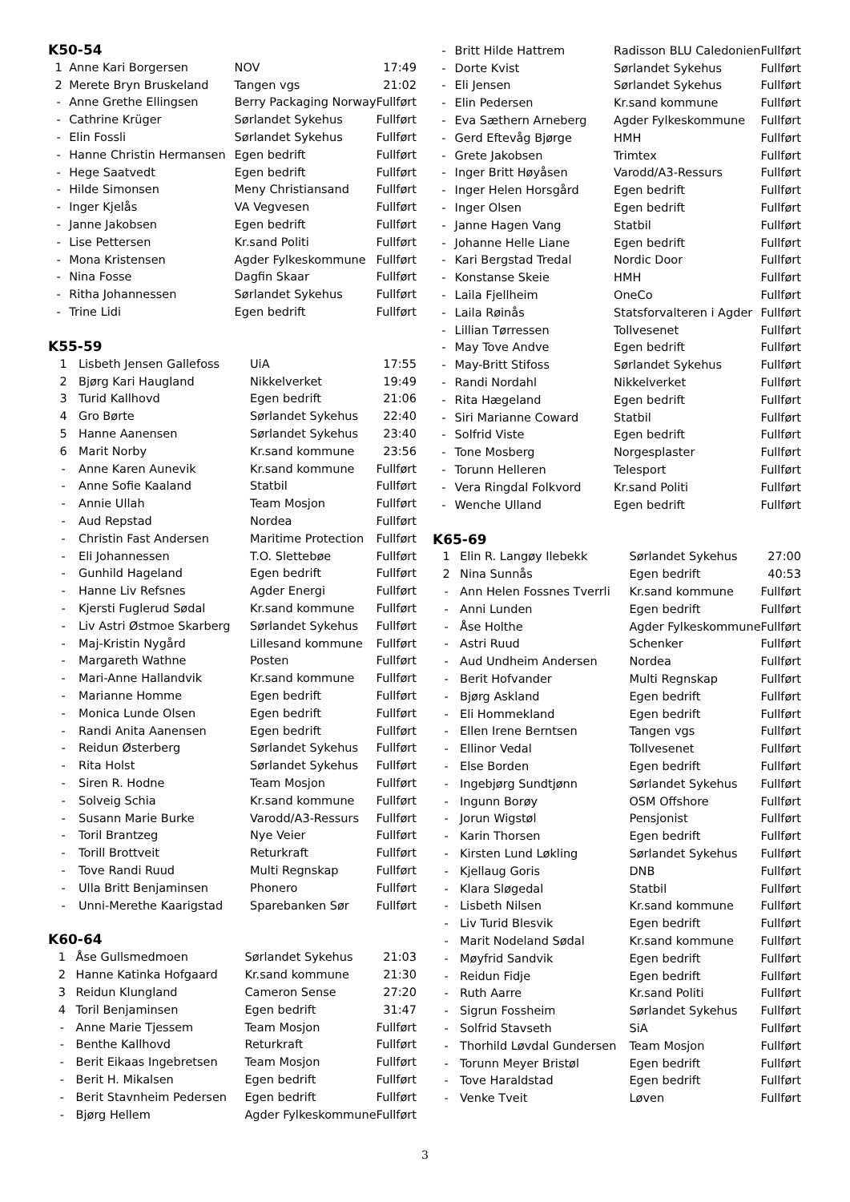K50-54
| 1 | Anne Kari Borgersen | NOV | 17:49 |
| 2 | Merete Bryn Bruskeland | Tangen vgs | 21:02 |
| - | Anne Grethe Ellingsen | Berry Packaging Norway | Fullført |
| - | Cathrine Krüger | Sørlandet Sykehus | Fullført |
| - | Elin Fossli | Sørlandet Sykehus | Fullført |
| - | Hanne Christin Hermansen | Egen bedrift | Fullført |
| - | Hege Saatvedt | Egen bedrift | Fullført |
| - | Hilde Simonsen | Meny Christiansand | Fullført |
| - | Inger Kjelås | VA Vegvesen | Fullført |
| - | Janne Jakobsen | Egen bedrift | Fullført |
| - | Lise Pettersen | Kr.sand Politi | Fullført |
| - | Mona Kristensen | Agder Fylkeskommune | Fullført |
| - | Nina Fosse | Dagfin Skaar | Fullført |
| - | Ritha Johannessen | Sørlandet Sykehus | Fullført |
| - | Trine Lidi | Egen bedrift | Fullført |
K55-59
| 1 | Lisbeth Jensen Gallefoss | UiA | 17:55 |
| 2 | Bjørg Kari Haugland | Nikkelverket | 19:49 |
| 3 | Turid Kallhovd | Egen bedrift | 21:06 |
| 4 | Gro Børte | Sørlandet Sykehus | 22:40 |
| 5 | Hanne Aanensen | Sørlandet Sykehus | 23:40 |
| 6 | Marit Norby | Kr.sand kommune | 23:56 |
| - | Anne Karen Aunevik | Kr.sand kommune | Fullført |
| - | Anne Sofie Kaaland | Statbil | Fullført |
| - | Annie Ullah | Team Mosjon | Fullført |
| - | Aud Repstad | Nordea | Fullført |
| - | Christin Fast Andersen | Maritime Protection | Fullført |
| - | Eli Johannessen | T.O. Slettebøe | Fullført |
| - | Gunhild Hageland | Egen bedrift | Fullført |
| - | Hanne Liv Refsnes | Agder Energi | Fullført |
| - | Kjersti Fuglerud Sødal | Kr.sand kommune | Fullført |
| - | Liv Astri Østmoe Skarberg | Sørlandet Sykehus | Fullført |
| - | Maj-Kristin Nygård | Lillesand kommune | Fullført |
| - | Margareth Wathne | Posten | Fullført |
| - | Mari-Anne Hallandvik | Kr.sand kommune | Fullført |
| - | Marianne Homme | Egen bedrift | Fullført |
| - | Monica Lunde Olsen | Egen bedrift | Fullført |
| - | Randi Anita Aanensen | Egen bedrift | Fullført |
| - | Reidun Østerberg | Sørlandet Sykehus | Fullført |
| - | Rita Holst | Sørlandet Sykehus | Fullført |
| - | Siren R. Hodne | Team Mosjon | Fullført |
| - | Solveig Schia | Kr.sand kommune | Fullført |
| - | Susann Marie Burke | Varodd/A3-Ressurs | Fullført |
| - | Toril Brantzeg | Nye Veier | Fullført |
| - | Torill Brottveit | Returkraft | Fullført |
| - | Tove Randi Ruud | Multi Regnskap | Fullført |
| - | Ulla Britt Benjaminsen | Phonero | Fullført |
| - | Unni-Merethe Kaarigstad | Sparebanken Sør | Fullført |
K60-64
| 1 | Åse Gullsmedmoen | Sørlandet Sykehus | 21:03 |
| 2 | Hanne Katinka Hofgaard | Kr.sand kommune | 21:30 |
| 3 | Reidun Klungland | Cameron Sense | 27:20 |
| 4 | Toril Benjaminsen | Egen bedrift | 31:47 |
| - | Anne Marie Tjessem | Team Mosjon | Fullført |
| - | Benthe Kallhovd | Returkraft | Fullført |
| - | Berit Eikaas Ingebretsen | Team Mosjon | Fullført |
| - | Berit H. Mikalsen | Egen bedrift | Fullført |
| - | Berit Stavnheim Pedersen | Egen bedrift | Fullført |
| - | Bjørg Hellem | Agder Fylkeskommune | Fullført |
| - | Britt Hilde Hattrem | Radisson BLU Caledonien | Fullført |
| - | Dorte Kvist | Sørlandet Sykehus | Fullført |
| - | Eli Jensen | Sørlandet Sykehus | Fullført |
| - | Elin Pedersen | Kr.sand kommune | Fullført |
| - | Eva Sæthern Arneberg | Agder Fylkeskommune | Fullført |
| - | Gerd Eftevåg Bjørge | HMH | Fullført |
| - | Grete Jakobsen | Trimtex | Fullført |
| - | Inger Britt Høyåsen | Varodd/A3-Ressurs | Fullført |
| - | Inger Helen Horsgård | Egen bedrift | Fullført |
| - | Inger Olsen | Egen bedrift | Fullført |
| - | Janne Hagen Vang | Statbil | Fullført |
| - | Johanne Helle Liane | Egen bedrift | Fullført |
| - | Kari Bergstad Tredal | Nordic Door | Fullført |
| - | Konstanse Skeie | HMH | Fullført |
| - | Laila Fjellheim | OneCo | Fullført |
| - | Laila Røinås | Statsforvalteren i Agder | Fullført |
| - | Lillian Tørressen | Tollvesenet | Fullført |
| - | May Tove Andve | Egen bedrift | Fullført |
| - | May-Britt Stifoss | Sørlandet Sykehus | Fullført |
| - | Randi Nordahl | Nikkelverket | Fullført |
| - | Rita Hægeland | Egen bedrift | Fullført |
| - | Siri Marianne Coward | Statbil | Fullført |
| - | Solfrid Viste | Egen bedrift | Fullført |
| - | Tone Mosberg | Norgesplaster | Fullført |
| - | Torunn Helleren | Telesport | Fullført |
| - | Vera Ringdal Folkvord | Kr.sand Politi | Fullført |
| - | Wenche Ulland | Egen bedrift | Fullført |
K65-69
| 1 | Elin R. Langøy Ilebekk | Sørlandet Sykehus | 27:00 |
| 2 | Nina Sunnås | Egen bedrift | 40:53 |
| - | Ann Helen Fossnes Tverrli | Kr.sand kommune | Fullført |
| - | Anni Lunden | Egen bedrift | Fullført |
| - | Åse Holthe | Agder Fylkeskommune | Fullført |
| - | Astri Ruud | Schenker | Fullført |
| - | Aud Undheim Andersen | Nordea | Fullført |
| - | Berit Hofvander | Multi Regnskap | Fullført |
| - | Bjørg Askland | Egen bedrift | Fullført |
| - | Eli Hommekland | Egen bedrift | Fullført |
| - | Ellen Irene Berntsen | Tangen vgs | Fullført |
| - | Ellinor Vedal | Tollvesenet | Fullført |
| - | Else Borden | Egen bedrift | Fullført |
| - | Ingebjørg Sundtjønn | Sørlandet Sykehus | Fullført |
| - | Ingunn Borøy | OSM Offshore | Fullført |
| - | Jorun Wigstøl | Pensjonist | Fullført |
| - | Karin Thorsen | Egen bedrift | Fullført |
| - | Kirsten Lund Løkling | Sørlandet Sykehus | Fullført |
| - | Kjellaug Goris | DNB | Fullført |
| - | Klara Sløgedal | Statbil | Fullført |
| - | Lisbeth Nilsen | Kr.sand kommune | Fullført |
| - | Liv Turid Blesvik | Egen bedrift | Fullført |
| - | Marit Nodeland Sødal | Kr.sand kommune | Fullført |
| - | Møyfrid Sandvik | Egen bedrift | Fullført |
| - | Reidun Fidje | Egen bedrift | Fullført |
| - | Ruth Aarre | Kr.sand Politi | Fullført |
| - | Sigrun Fossheim | Sørlandet Sykehus | Fullført |
| - | Solfrid Stavseth | SiA | Fullført |
| - | Thorhild Løvdal Gundersen | Team Mosjon | Fullført |
| - | Torunn Meyer Bristøl | Egen bedrift | Fullført |
| - | Tove Haraldstad | Egen bedrift | Fullført |
| - | Venke Tveit | Løven | Fullført |
3